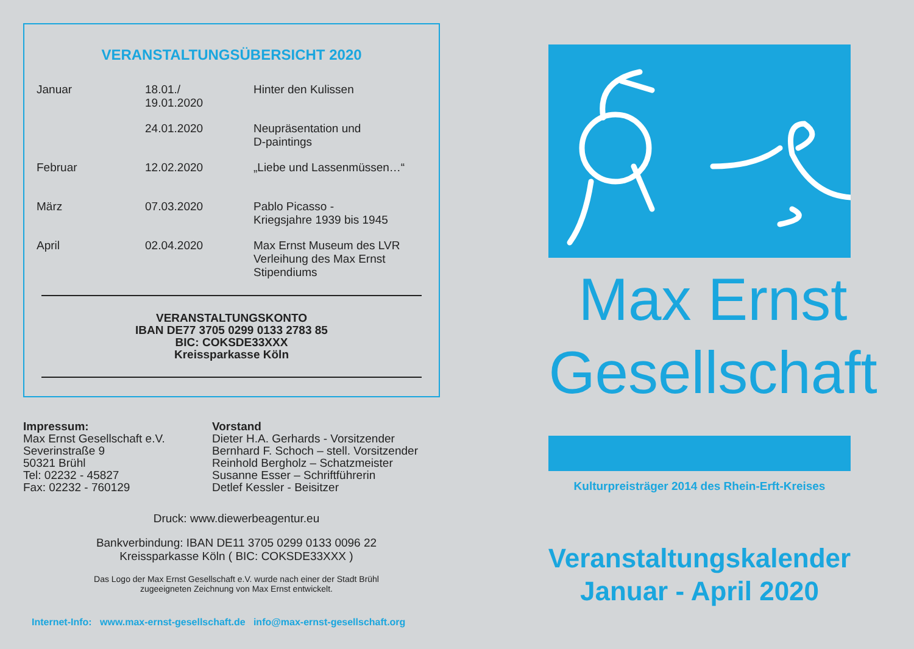VERANSTALTUNGSÜBERSICHT 2020
| Januar | 18.01./ 19.01.2020 | Hinter den Kulissen |
| | 24.01.2020 | Neupräsentation und D-paintings |
| Februar | 12.02.2020 | „Liebe und Lassenmüssen…“ |
| März | 07.03.2020 | Pablo Picasso - Kriegsjahre 1939 bis 1945 |
| April | 02.04.2020 | Max Ernst Museum des LVR Verleihung des Max Ernst Stipendiums |
VERANSTALTUNGSKONTO
IBAN DE77 3705 0299 0133 2783 85
BIC: COKSDE33XXX
Kreissparkasse Köln
Impressum:
Max Ernst Gesellschaft e.V.
Severinstraße 9
50321 Brühl
Tel: 02232 - 45827
Fax: 02232 - 760129
Vorstand
Dieter H.A. Gerhards - Vorsitzender
Bernhard F. Schoch – stell. Vorsitzender
Reinhold Bergholz – Schatzmeister
Susanne Esser – Schriftführerin
Detlef Kessler - Beisitzer
Druck: www.diewerbeagentur.eu
Bankverbindung: IBAN DE11 3705 0299 0133 0096 22
Kreissparkasse Köln ( BIC: COKSDE33XXX )
Das Logo der Max Ernst Gesellschaft e.V. wurde nach einer der Stadt Brühl
zugeeigneten Zeichnung von Max Ernst entwickelt.
Internet-Info: www.max-ernst-gesellschaft.de info@max-ernst-gesellschaft.org
Max Ernst
Gesellschaft
Kulturpreisträger 2014 des Rhein-Erft-Kreises
Veranstaltungskalender
Januar - April 2020